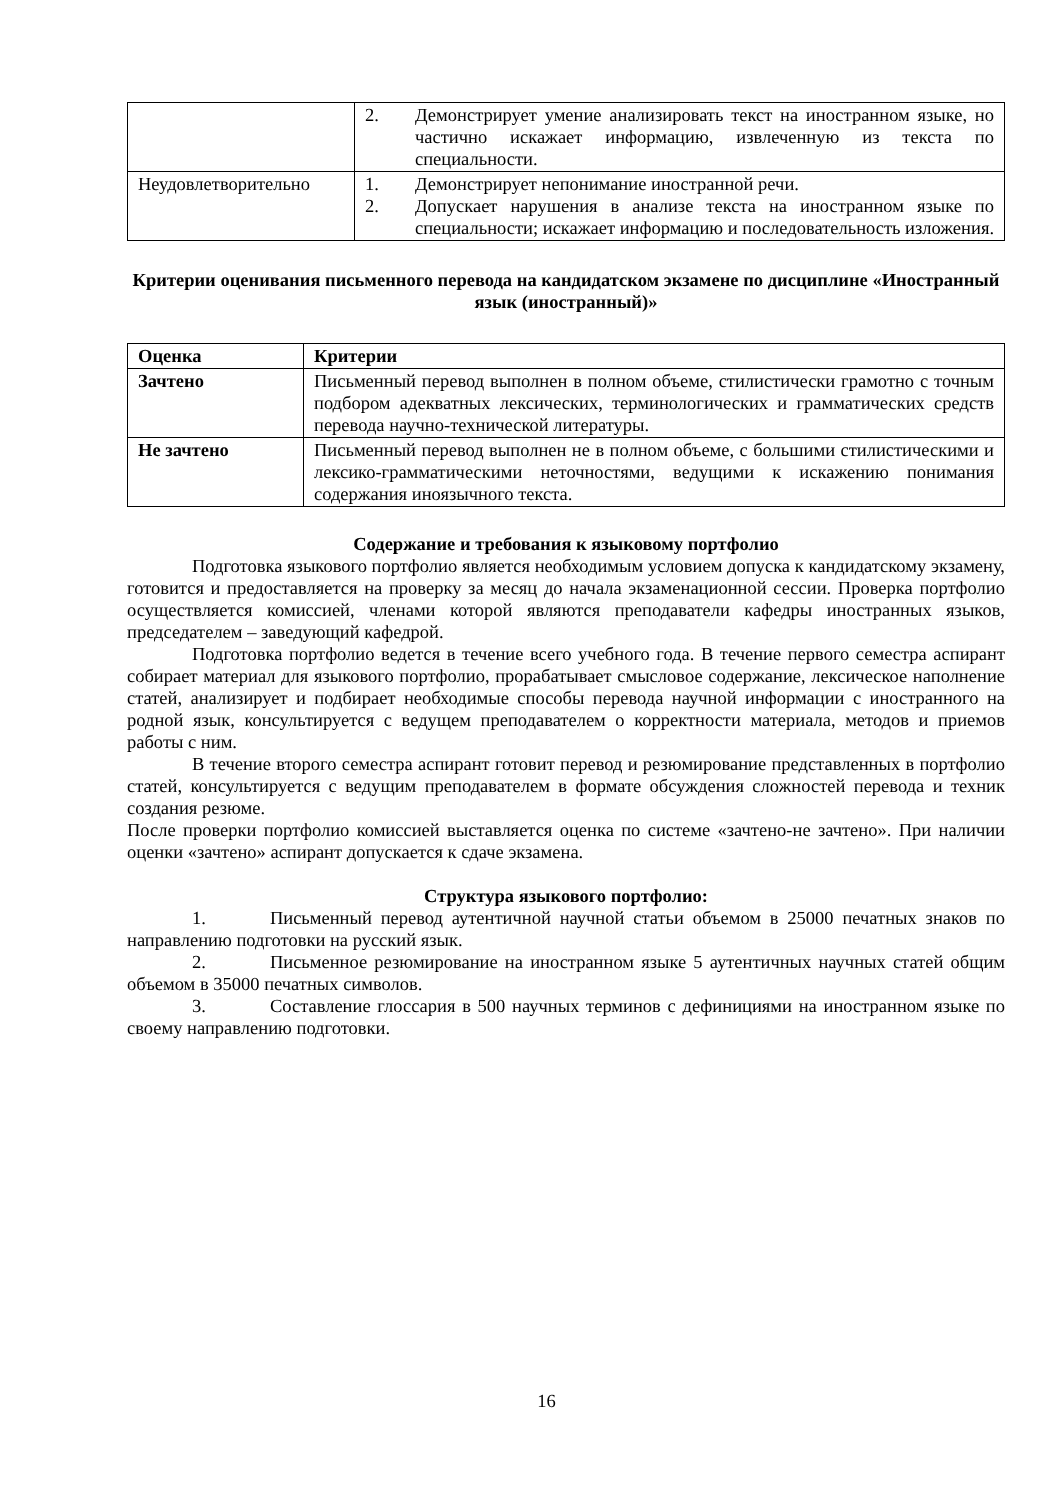| | 2. Демонстрирует умение анализировать текст на иностранном языке, но частично искажает информацию, извлеченную из текста по специальности. |
| Неудовлетворительно | 1. Демонстрирует непонимание иностранной речи. 2. Допускает нарушения в анализе текста на иностранном языке по специальности; искажает информацию и последовательность изложения. |
Критерии оценивания письменного перевода на кандидатском экзамене по дисциплине «Иностранный язык (иностранный)»
| Оценка | Критерии |
| Зачтено | Письменный перевод выполнен в полном объеме, стилистически грамотно с точным подбором адекватных лексических, терминологических и грамматических средств перевода научно-технической литературы. |
| Не зачтено | Письменный перевод выполнен не в полном объеме, с большими стилистическими и лексико-грамматическими неточностями, ведущими к искажению понимания содержания иноязычного текста. |
Содержание и требования к языковому портфолио
Подготовка языкового портфолио является необходимым условием допуска к кандидатскому экзамену, готовится и предоставляется на проверку за месяц до начала экзаменационной сессии. Проверка портфолио осуществляется комиссией, членами которой являются преподаватели кафедры иностранных языков, председателем – заведующий кафедрой.
Подготовка портфолио ведется в течение всего учебного года. В течение первого семестра аспирант собирает материал для языкового портфолио, прорабатывает смысловое содержание, лексическое наполнение статей, анализирует и подбирает необходимые способы перевода научной информации с иностранного на родной язык, консультируется с ведущем преподавателем о корректности материала, методов и приемов работы с ним.
В течение второго семестра аспирант готовит перевод и резюмирование представленных в портфолио статей, консультируется с ведущим преподавателем в формате обсуждения сложностей перевода и техник создания резюме.
После проверки портфолио комиссией выставляется оценка по системе «зачтено-не зачтено». При наличии оценки «зачтено» аспирант допускается к сдаче экзамена.
Структура языкового портфолио:
1. Письменный перевод аутентичной научной статьи объемом в 25000 печатных знаков по направлению подготовки на русский язык.
2. Письменное резюмирование на иностранном языке 5 аутентичных научных статей общим объемом в 35000 печатных символов.
3. Составление глоссария в 500 научных терминов с дефинициями на иностранном языке по своему направлению подготовки.
16